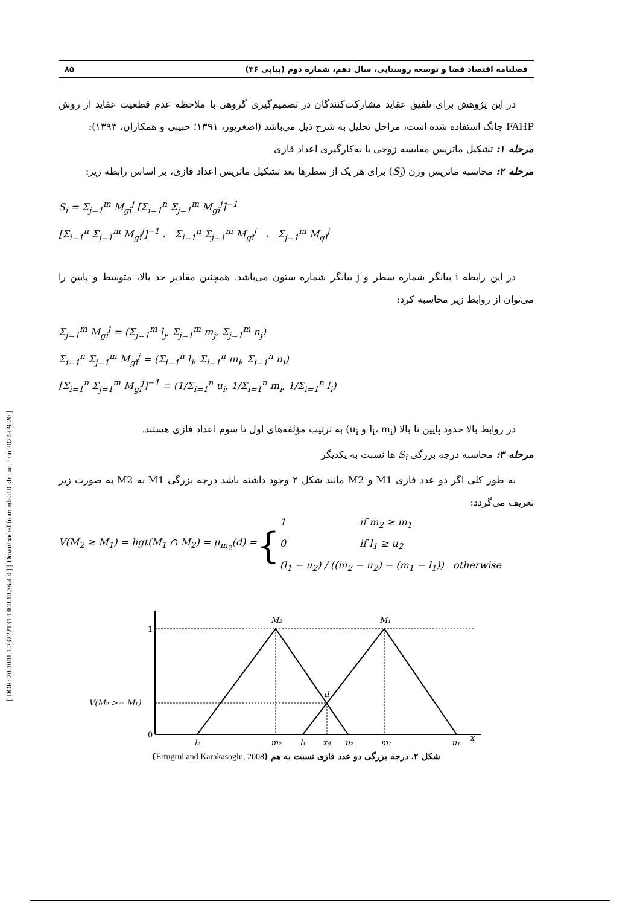[ DOR: 20.1001.1.23222131.1400.10.36.4.4 ] [ Downloaded from ndea10.khu.ac.ir on 2024-09-20 ]
فصلنامه اقتصاد فضا و توسعه روستایی، سال دهم، شماره دوم (پیاپی ۳۶) ۸۵
در این پژوهش برای تلفیق عقاید مشارکت‌کنندگان در تصمیم‌گیری گروهی با ملاحظه عدم قطعیت عقاید از روش FAHP چانگ استفاده شده است، مراحل تحلیل به شرح ذیل می‌باشد (اصغرپور، ۱۳۹۱؛ حبیبی و همکاران، ۱۳۹۳):
مرحله ۱: تشکیل ماتریس مقایسه زوجی با به‌کارگیری اعداد فازی
مرحله ۲: محاسبه ماتریس وزن (S<sub>i</sub>) برای هر یک از سطرها بعد تشکیل ماتریس اعداد فازی، بر اساس رابطه زیر:
S<sub>i</sub> = Σ<sub>j=1</sub><sup>m</sup> M<sub>gi</sub><sup>j</sup> [Σ<sub>i=1</sub><sup>n</sup> Σ<sub>j=1</sub><sup>m</sup> M<sub>gi</sub><sup>j</sup>]<sup>−1</sup>
[Σ<sub>i=1</sub><sup>n</sup> Σ<sub>j=1</sub><sup>m</sup> M<sub>gi</sub><sup>j</sup>]<sup>−1</sup> ، Σ<sub>i=1</sub><sup>n</sup> Σ<sub>j=1</sub><sup>m</sup> M<sub>gi</sub><sup>j</sup> ، Σ<sub>j=1</sub><sup>m</sup> M<sub>gi</sub><sup>j</sup>
در این رابطه i بیانگر شماره سطر و j بیانگر شماره ستون می‌باشد. همچنین مقادیر حد بالا، متوسط و پایین را می‌توان از روابط زیر محاسبه کرد:
Σ<sub>j=1</sub><sup>m</sup> M<sub>gi</sub><sup>j</sup> = (Σ<sub>j=1</sub><sup>m</sup> l<sub>j</sub>, Σ<sub>j=1</sub><sup>m</sup> m<sub>j</sub>, Σ<sub>j=1</sub><sup>m</sup> n<sub>j</sub>)
Σ<sub>i=1</sub><sup>n</sup> Σ<sub>j=1</sub><sup>m</sup> M<sub>gi</sub><sup>j</sup> = (Σ<sub>i=1</sub><sup>n</sup> l<sub>i</sub>, Σ<sub>i=1</sub><sup>n</sup> m<sub>i</sub>, Σ<sub>i=1</sub><sup>n</sup> n<sub>i</sub>)
[Σ<sub>i=1</sub><sup>n</sup> Σ<sub>j=1</sub><sup>m</sup> M<sub>gi</sub><sup>j</sup>]<sup>−1</sup> = (1/Σ<sub>i=1</sub><sup>n</sup> u<sub>i</sub>, 1/Σ<sub>i=1</sub><sup>n</sup> m<sub>i</sub>, 1/Σ<sub>i=1</sub><sup>n</sup> l<sub>i</sub>)
در روابط بالا حدود پایین تا بالا (l<sub>i</sub>، m<sub>i</sub> و u<sub>i</sub>) به ترتیب مؤلفه‌های اول تا سوم اعداد فازی هستند.
مرحله ۳: محاسبه درجه بزرگی S<sub>i</sub> ها نسبت به یکدیگر
به طور کلی اگر دو عدد فازی M1 و M2 مانند شکل ۲ وجود داشته باشد درجه بزرگی M1 به M2 به صورت زیر تعریف می‌گردد:
V(M<sub>2</sub> ≥ M<sub>1</sub>) = hgt(M<sub>1</sub> ∩ M<sub>2</sub>) = μ<sub>m<sub>2</sub></sub>(d) = { 1 if m<sub>2</sub> ≥ m<sub>1</sub>
0 if l<sub>1</sub> ≥ u<sub>2</sub>
(l<sub>1</sub> − u<sub>2</sub>) / ((m<sub>2</sub> − u<sub>2</sub>) − (m<sub>1</sub> − l<sub>1</sub>)) otherwise
1
0
V(M₂ >= M₁)
M₂
M₁
d
l₂
m₂
l₁
xd
u₂
m₁
u₁
x
شکل ۲. درجه بزرگی دو عدد فازی نسبت به هم (Ertugrul and Karakasoglu, 2008)